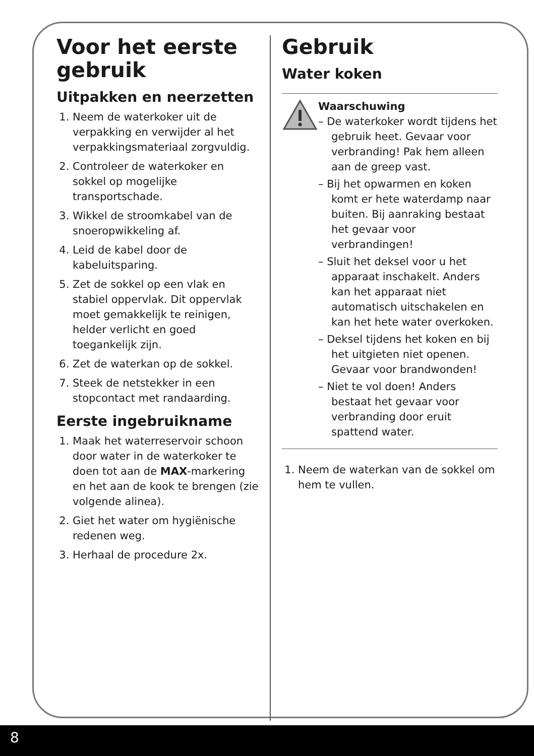Voor het eerste gebruik
Uitpakken en neerzetten
1. Neem de waterkoker uit de verpakking en verwijder al het verpakkingsmateriaal zorgvuldig.
2. Controleer de waterkoker en sokkel op mogelijke transportschade.
3. Wikkel de stroomkabel van de snoeropwikkeling af.
4. Leid de kabel door de kabeluitsparing.
5. Zet de sokkel op een vlak en stabiel oppervlak. Dit oppervlak moet gemakkelijk te reinigen, helder verlicht en goed toegankelijk zijn.
6. Zet de waterkan op de sokkel.
7. Steek de netstekker in een stopcontact met randaarding.
Eerste ingebruikname
1. Maak het waterreservoir schoon door water in de waterkoker te doen tot aan de MAX-markering en het aan de kook te brengen (zie volgende alinea).
2. Giet het water om hygiënische redenen weg.
3. Herhaal de procedure 2x.
Gebruik
Water koken
Waarschuwing
– De waterkoker wordt tijdens het gebruik heet. Gevaar voor verbranding! Pak hem alleen aan de greep vast.
– Bij het opwarmen en koken komt er hete waterdamp naar buiten. Bij aanraking bestaat het gevaar voor verbrandingen!
– Sluit het deksel voor u het apparaat inschakelt. Anders kan het apparaat niet automatisch uitschakelen en kan het hete water overkoken.
– Deksel tijdens het koken en bij het uitgieten niet openen. Gevaar voor brandwonden!
– Niet te vol doen! Anders bestaat het gevaar voor verbranding door eruit spattend water.
1. Neem de waterkan van de sokkel om hem te vullen.
8